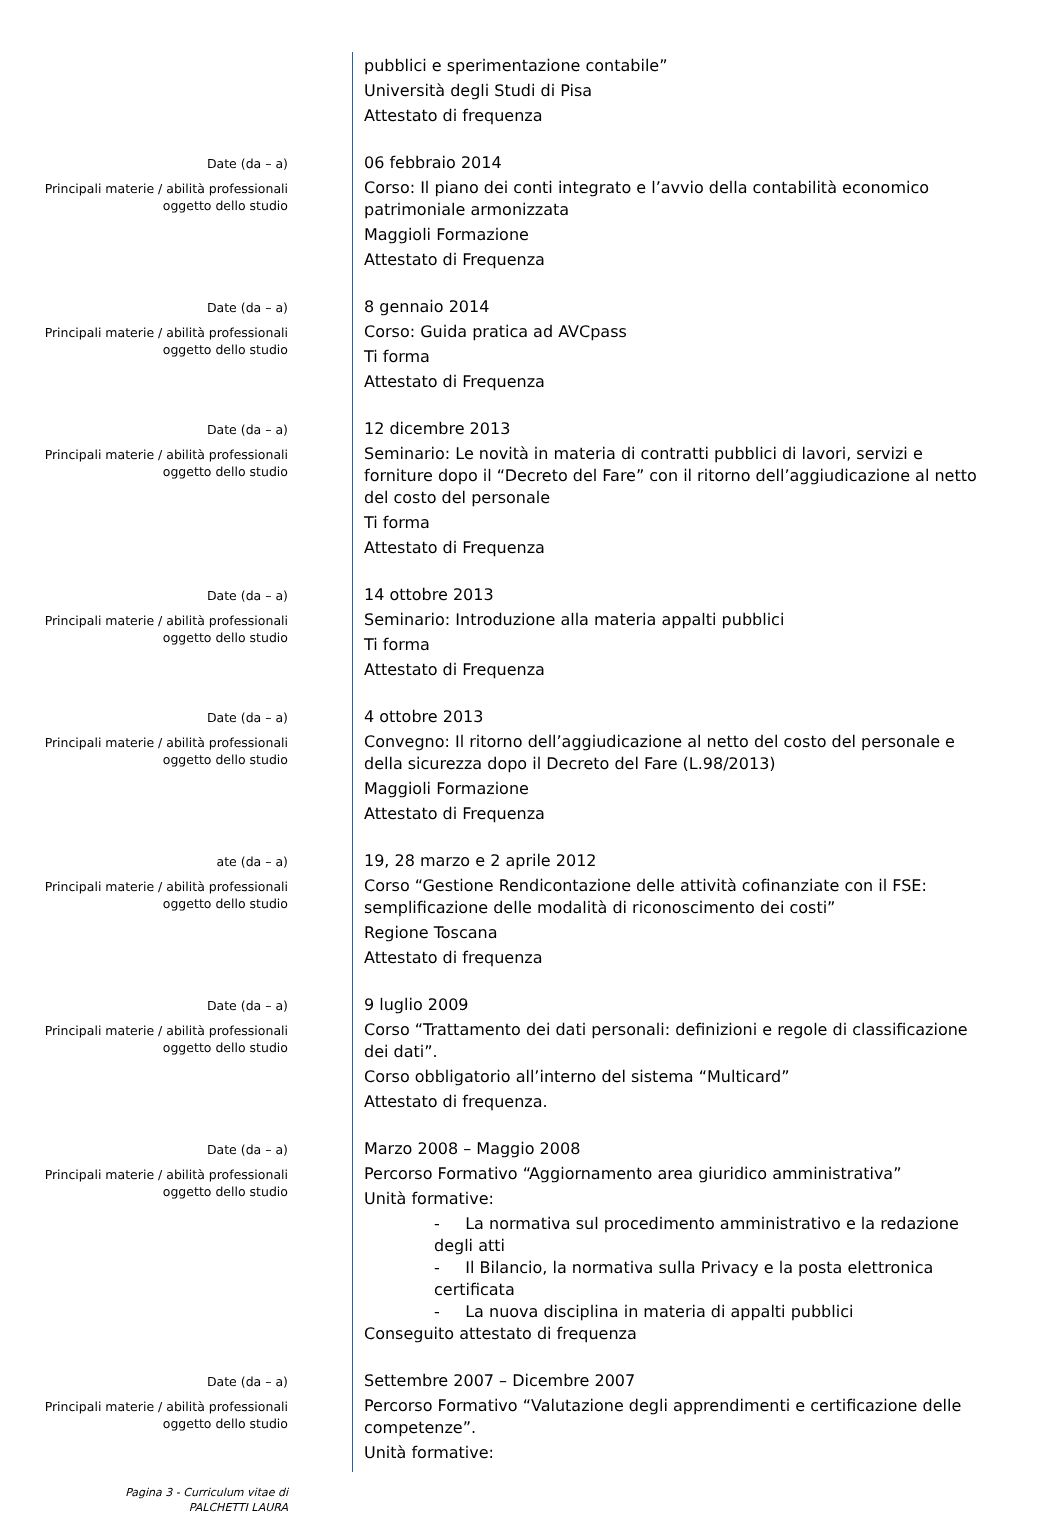pubblici e sperimentazione contabile”
Università degli Studi di Pisa
Attestato di frequenza
Date (da – a)
Principali materie / abilità professionali oggetto dello studio
06 febbraio 2014
Corso: Il piano dei conti integrato e l’avvio della contabilità economico patrimoniale armonizzata
Maggioli Formazione
Attestato di Frequenza
Date (da – a)
Principali materie / abilità professionali oggetto dello studio
8 gennaio 2014
Corso: Guida pratica ad AVCpass
Ti forma
Attestato di Frequenza
Date (da – a)
Principali materie / abilità professionali oggetto dello studio
12 dicembre 2013
Seminario: Le novità in materia di contratti pubblici di lavori, servizi e forniture dopo il “Decreto del Fare” con il ritorno dell’aggiudicazione al netto del costo del personale
Ti forma
Attestato di Frequenza
Date (da – a)
Principali materie / abilità professionali oggetto dello studio
14 ottobre 2013
Seminario: Introduzione alla materia appalti pubblici
Ti forma
Attestato di Frequenza
Date (da – a)
Principali materie / abilità professionali oggetto dello studio
4 ottobre 2013
Convegno: Il ritorno dell’aggiudicazione al netto del costo del personale e della sicurezza dopo il Decreto del Fare (L.98/2013)
Maggioli Formazione
Attestato di Frequenza
ate (da – a)
Principali materie / abilità professionali oggetto dello studio
19, 28 marzo e 2 aprile 2012
Corso “Gestione Rendicontazione delle attività cofinanziate con il FSE: semplificazione delle modalità di riconoscimento dei costi”
Regione Toscana
Attestato di frequenza
Date (da – a)
Principali materie / abilità professionali oggetto dello studio
9 luglio 2009
Corso “Trattamento dei dati personali: definizioni e regole di classificazione dei dati”.
Corso obbligatorio all’interno del sistema “Multicard”
Attestato di frequenza.
Date (da – a)
Principali materie / abilità professionali oggetto dello studio
Marzo 2008 – Maggio 2008
Percorso Formativo “Aggiornamento area giuridico amministrativa”
Unità formative:
- La normativa sul procedimento amministrativo e la redazione degli atti
- Il Bilancio, la normativa sulla Privacy e la posta elettronica certificata
- La nuova disciplina in materia di appalti pubblici
Conseguito attestato di frequenza
Date (da – a)
Principali materie / abilità professionali oggetto dello studio
Settembre 2007 – Dicembre 2007
Percorso Formativo “Valutazione degli apprendimenti e certificazione delle competenze”.
Unità formative:
Pagina 3 - Curriculum vitae di
PALCHETTI LAURA